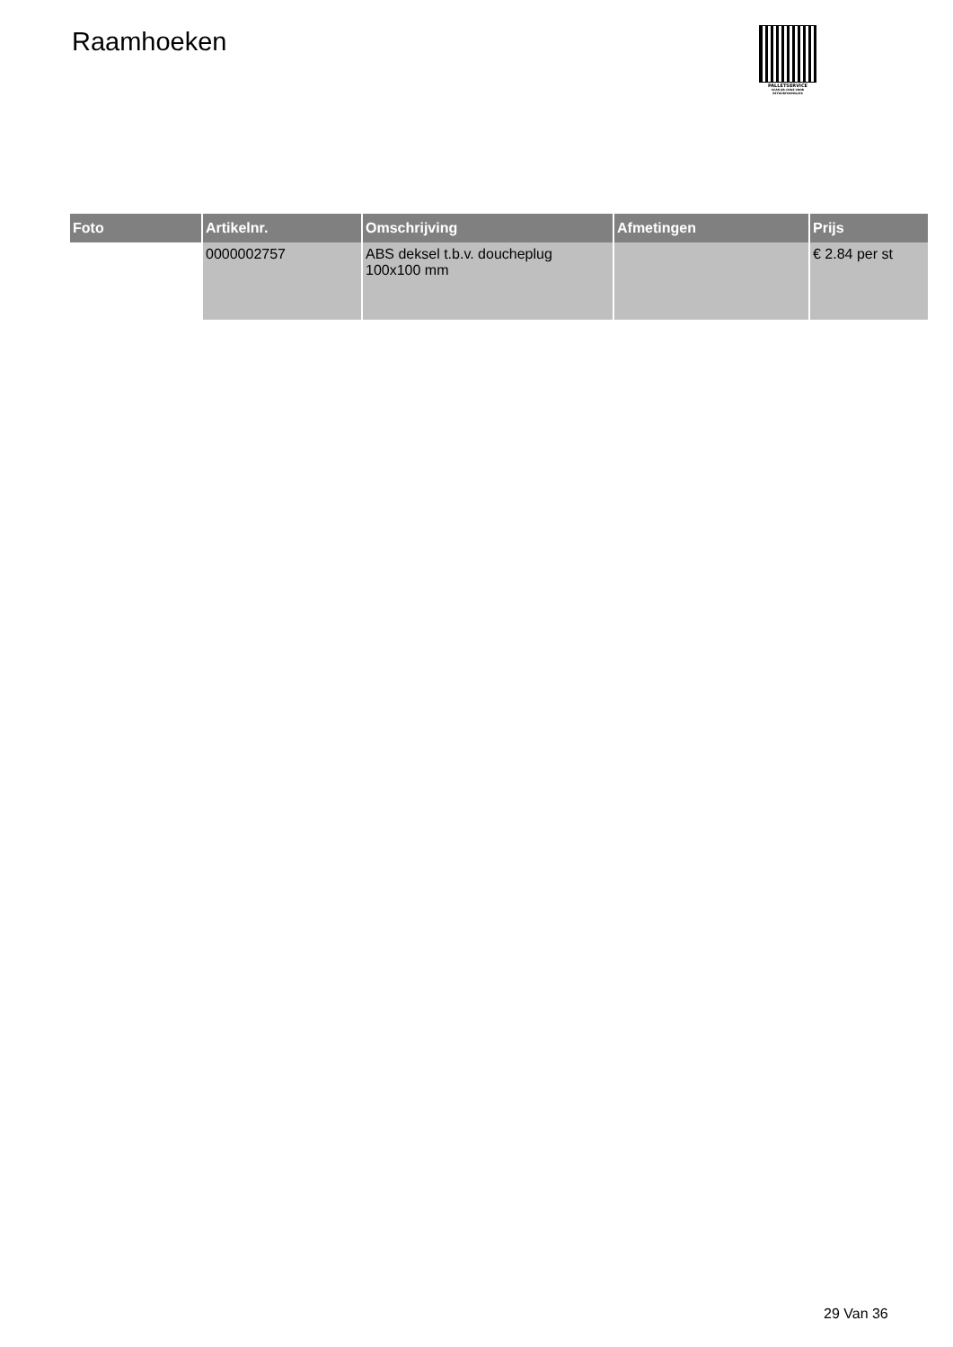Raamhoeken
PALLETSERVICE
SCAN QR-CODE VOOR
RETOURFORMULIER
| Foto | Artikelnr. | Omschrijving | Afmetingen | Prijs |
| --- | --- | --- | --- | --- |
| | 0000002757 | ABS deksel t.b.v. doucheplug 100x100 mm | | € 2.84 per st |
29 Van 36